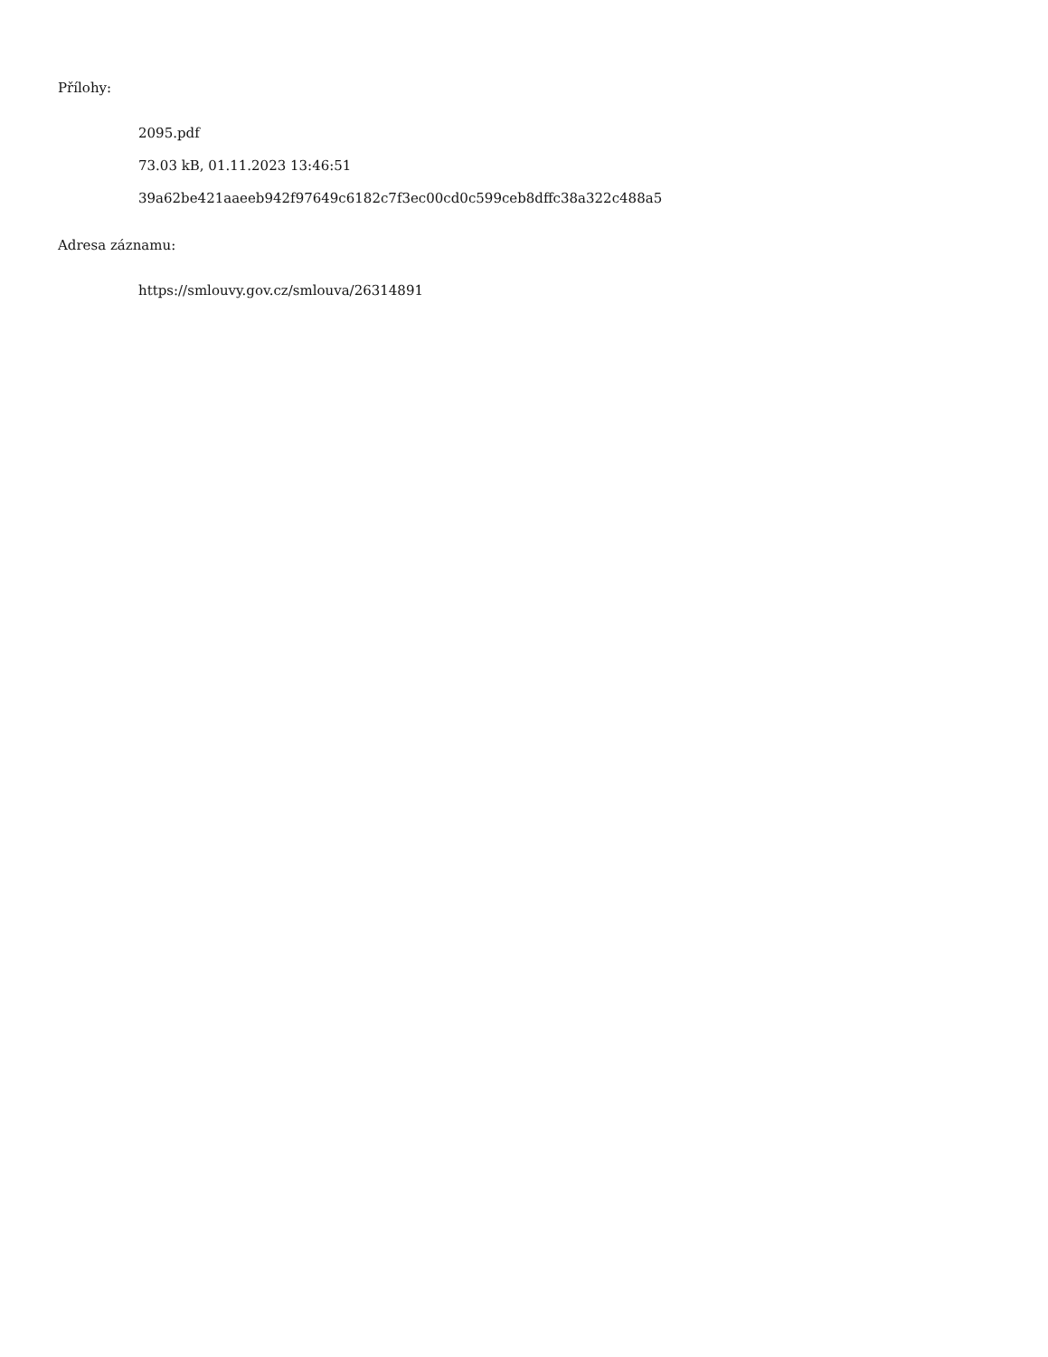Přílohy:
2095.pdf
73.03 kB, 01.11.2023 13:46:51
39a62be421aaeeb942f97649c6182c7f3ec00cd0c599ceb8dffc38a322c488a5
Adresa záznamu:
https://smlouvy.gov.cz/smlouva/26314891